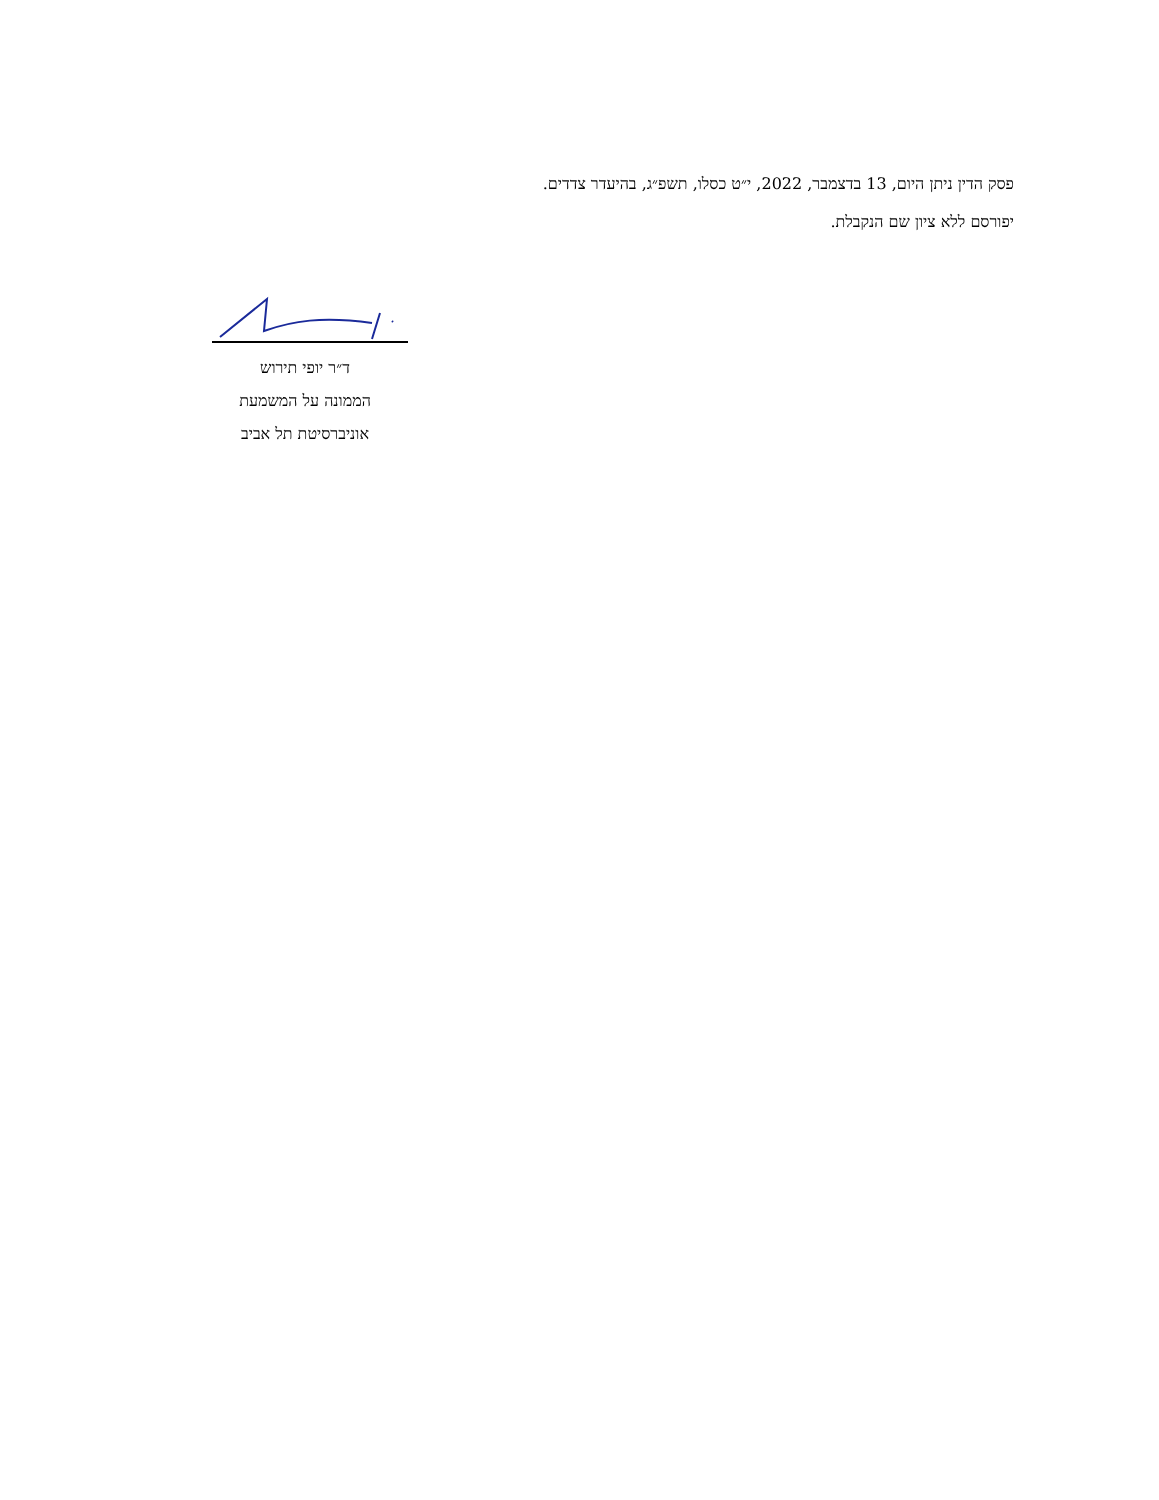פסק הדין ניתן היום, 13 בדצמבר, 2022, י״ט כסלו, תשפ״ג, בהיעדר צדדים.
יפורסם ללא ציון שם הנקבלת.
ד״ר יופי תירוש
הממונה על המשמעת
אוניברסיטת תל אביב